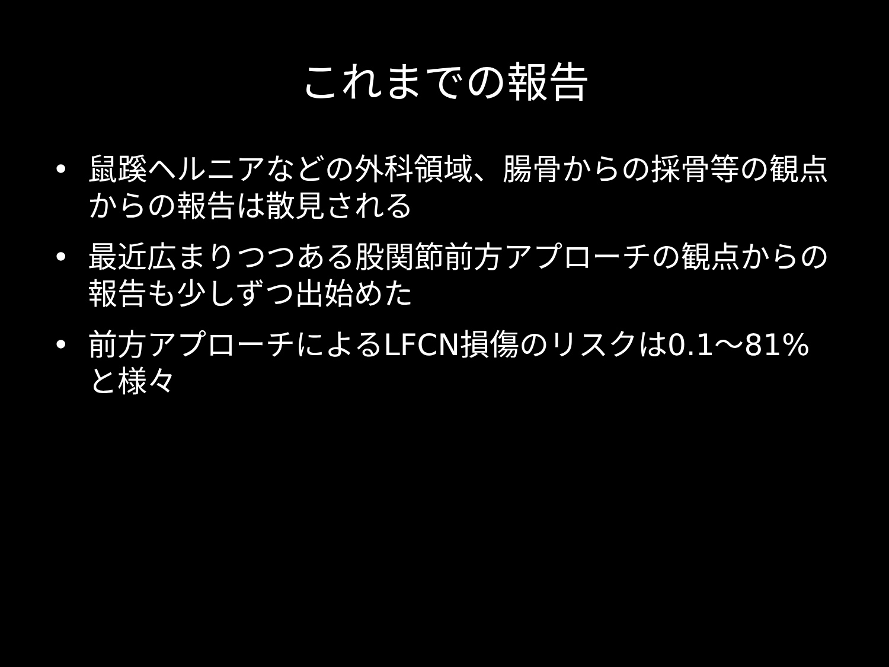これまでの報告
• 鼠蹊ヘルニアなどの外科領域、腸骨からの採骨等の観点からの報告は散見される
• 最近広まりつつある股関節前方アプローチの観点からの報告も少しずつ出始めた
• 前方アプローチによるLFCN損傷のリスクは0.1～81%と様々